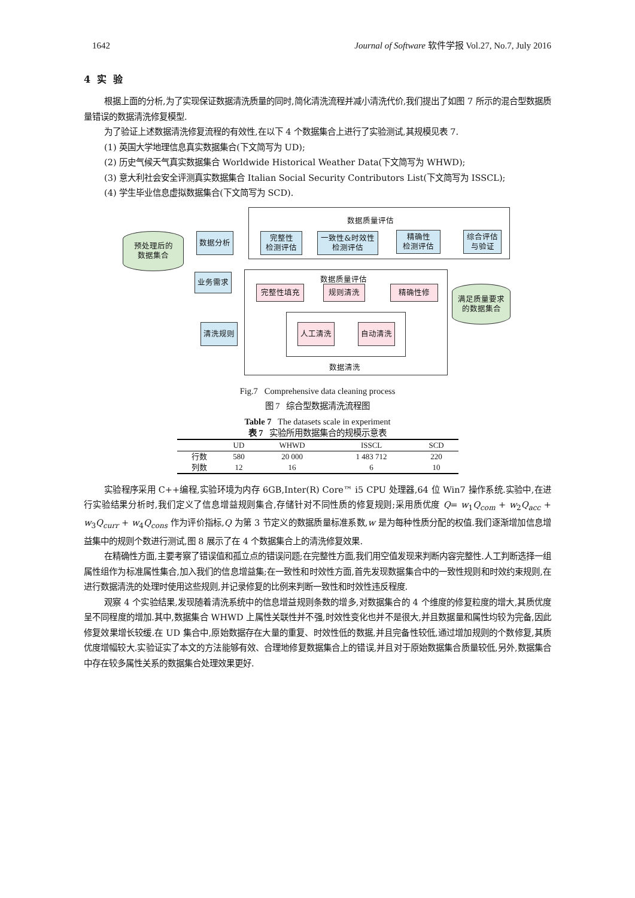1642 Journal of Software 软件学报 Vol.27, No.7, July 2016
4 实 验
根据上面的分析,为了实现保证数据清洗质量的同时,简化清洗流程并减小清洗代价,我们提出了如图 7 所示的混合型数据质量错误的数据清洗修复模型.
为了验证上述数据清洗修复流程的有效性,在以下 4 个数据集合上进行了实验测试,其规模见表 7.
(1) 英国大学地理信息真实数据集合(下文简写为 UD);
(2) 历史气候天气真实数据集合 Worldwide Historical Weather Data(下文简写为 WHWD);
(3) 意大利社会安全评测真实数据集合 Italian Social Security Contributors List(下文简写为 ISSCL);
(4) 学生毕业信息虚拟数据集合(下文简写为 SCD).
数据质量评估
预处理后的
数据集合
数据分析
完整性
检测评估
一致性&时效性
检测评估
精确性
检测评估
综合评估
与验证
业务需求 数据质量评估
完整性填充 规则清洗 精确性修
满足质量要求
的数据集合
清洗规则 人工清洗 自动清洗
数据清洗
Fig.7 Comprehensive data cleaning process
图 7 综合型数据清洗流程图
Table 7 The datasets scale in experiment
表 7 实验所用数据集合的规模示意表
| | UD | WHWD | ISSCL | SCD |
| --- | --- | --- | --- | --- |
| 行数 | 580 | 20 000 | 1 483 712 | 220 |
| 列数 | 12 | 16 | 6 | 10 |
实验程序采用 C++编程,实验环境为内存 6GB,Inter(R) Core™ i5 CPU 处理器,64 位 Win7 操作系统.实验中,在进行实验结果分析时,我们定义了信息增益规则集合,存储针对不同性质的修复规则;采用质优度 Q= w<sub>1</sub>Q<sub>com</sub> + w<sub>2</sub>Q<sub>acc</sub> + w<sub>3</sub>Q<sub>curr</sub> + w<sub>4</sub>Q<sub>cons</sub> 作为评价指标,Q 为第 3 节定义的数据质量标准系数,w 是为每种性质分配的权值.我们逐渐增加信息增益集中的规则个数进行测试,图 8 展示了在 4 个数据集合上的清洗修复效果.
在精确性方面,主要考察了错误值和孤立点的错误问题;在完整性方面,我们用空值发现来判断内容完整性.人工判断选择一组属性组作为标准属性集合,加入我们的信息增益集;在一致性和时效性方面,首先发现数据集合中的一致性规则和时效约束规则,在进行数据清洗的处理时使用这些规则,并记录修复的比例来判断一致性和时效性违反程度.
观察 4 个实验结果,发现随着清洗系统中的信息增益规则条数的增多,对数据集合的 4 个维度的修复粒度的增大,其质优度呈不同程度的增加.其中,数据集合 WHWD 上属性关联性并不强,时效性变化也并不是很大,并且数据量和属性均较为完备,因此修复效果增长较缓.在 UD 集合中,原始数据存在大量的重复、时效性低的数据,并且完备性较低,通过增加规则的个数修复,其质优度增幅较大.实验证实了本文的方法能够有效、合理地修复数据集合上的错误,并且对于原始数据集合质量较低,另外,数据集合中存在较多属性关系的数据集合处理效果更好.